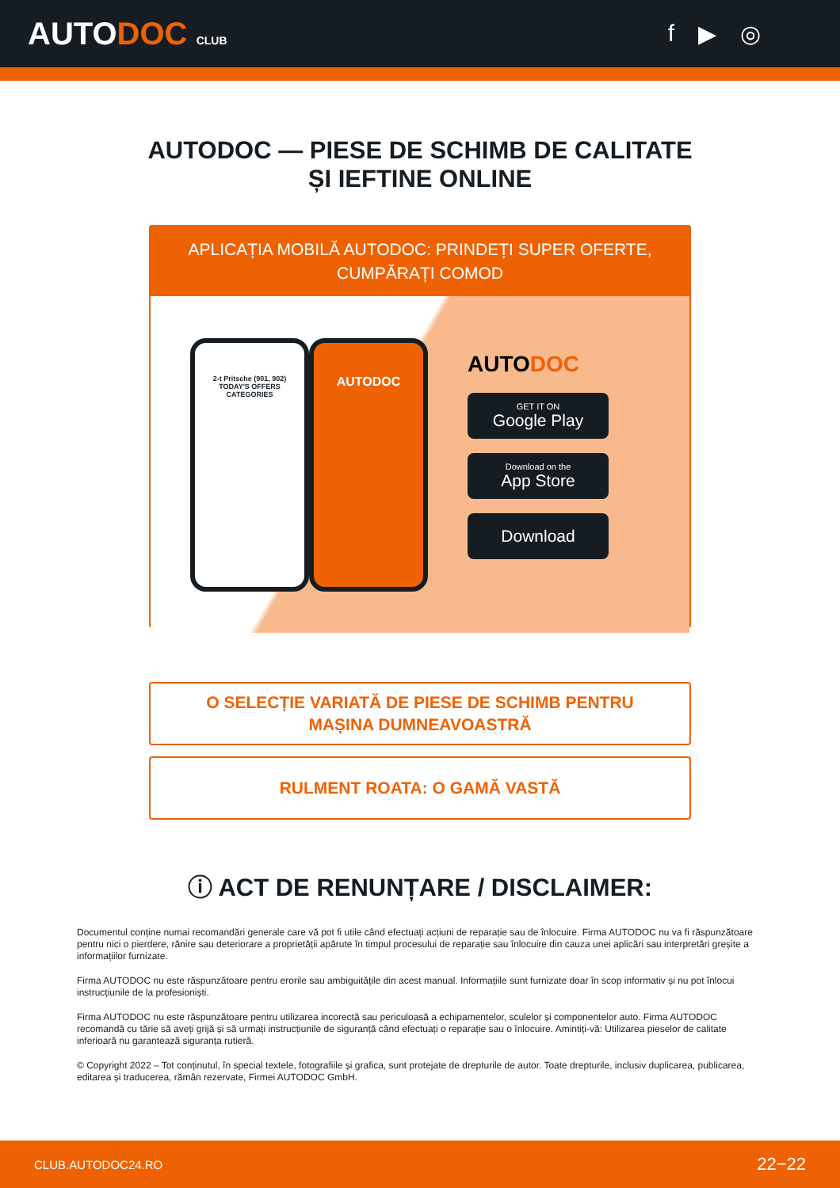AUTODOC CLUB
f ▶ ◎
AUTODOC — PIESE DE SCHIMB DE CALITATE ȘI IEFTINE ONLINE
APLICAȚIA MOBILĂ AUTODOC: PRINDEȚI SUPER OFERTE, CUMPĂRAȚI COMOD
2-t Pritsche (901, 902)
TODAY'S OFFERS
CATEGORIES
AUTODOC
AUTODOC
GET IT ON
Google Play
Download on the
App Store
Download
O SELECȚIE VARIATĂ DE PIESE DE SCHIMB PENTRU MAȘINA DUMNEAVOASTRĂ
RULMENT ROATA: O GAMĂ VASTĂ
ⓘ ACT DE RENUNȚARE / DISCLAIMER:
Documentul conține numai recomandări generale care vă pot fi utile când efectuați acțiuni de reparație sau de înlocuire. Firma AUTODOC nu va fi răspunzătoare pentru nici o pierdere, rănire sau deteriorare a proprietății apărute în timpul procesului de reparație sau înlocuire din cauza unei aplicări sau interpretări greșite a informațiilor furnizate.
Firma AUTODOC nu este răspunzătoare pentru erorile sau ambiguitățile din acest manual. Informațiile sunt furnizate doar în scop informativ și nu pot înlocui instrucțiunile de la profesioniști.
Firma AUTODOC nu este răspunzătoare pentru utilizarea incorectă sau periculoasă a echipamentelor, sculelor și componentelor auto. Firma AUTODOC recomandă cu tărie să aveți grijă și să urmați instrucțiunile de siguranță când efectuați o reparație sau o înlocuire. Amintiți-vă: Utilizarea pieselor de calitate inferioară nu garantează siguranța rutieră.
© Copyright 2022 – Tot conținutul, în special textele, fotografiile și grafica, sunt protejate de drepturile de autor. Toate drepturile, inclusiv duplicarea, publicarea, editarea și traducerea, rămân rezervate, Firmei AUTODOC GmbH.
CLUB.AUTODOC24.RO 22−22